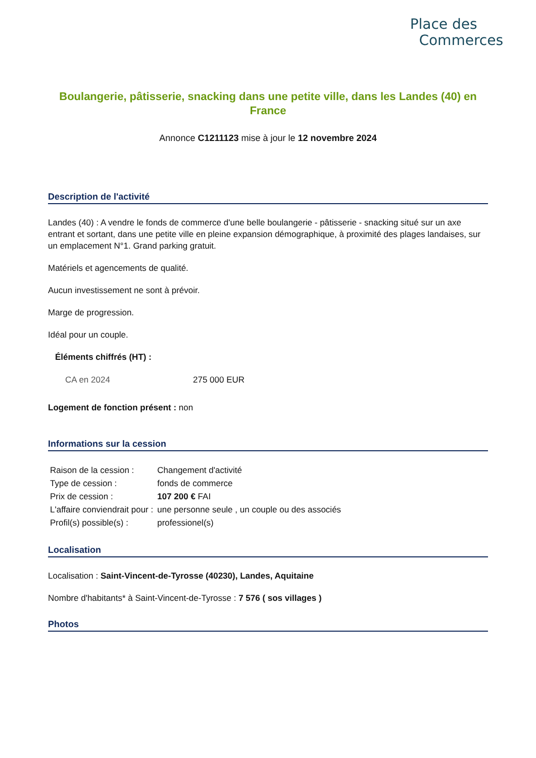Place des
Commerces
Boulangerie, pâtisserie, snacking dans une petite ville, dans les Landes (40) en France
Annonce C1211123 mise à jour le 12 novembre 2024
Description de l'activité
Landes (40) : A vendre le fonds de commerce d'une belle boulangerie - pâtisserie - snacking situé sur un axe entrant et sortant, dans une petite ville en pleine expansion démographique, à proximité des plages landaises, sur un emplacement N°1. Grand parking gratuit.
Matériels et agencements de qualité.
Aucun investissement ne sont à prévoir.
Marge de progression.
Idéal pour un couple.
Éléments chiffrés (HT) :
| CA en 2024 | 275 000 EUR |
Logement de fonction présent : non
Informations sur la cession
| Raison de la cession : | Changement d'activité |
| Type de cession : | fonds de commerce |
| Prix de cession : | 107 200 € FAI |
| L'affaire conviendrait pour : | une personne seule , un couple ou des associés |
| Profil(s) possible(s) : | professionel(s) |
Localisation
Localisation : Saint-Vincent-de-Tyrosse (40230), Landes, Aquitaine
Nombre d'habitants* à Saint-Vincent-de-Tyrosse : 7 576 ( sos villages )
Photos